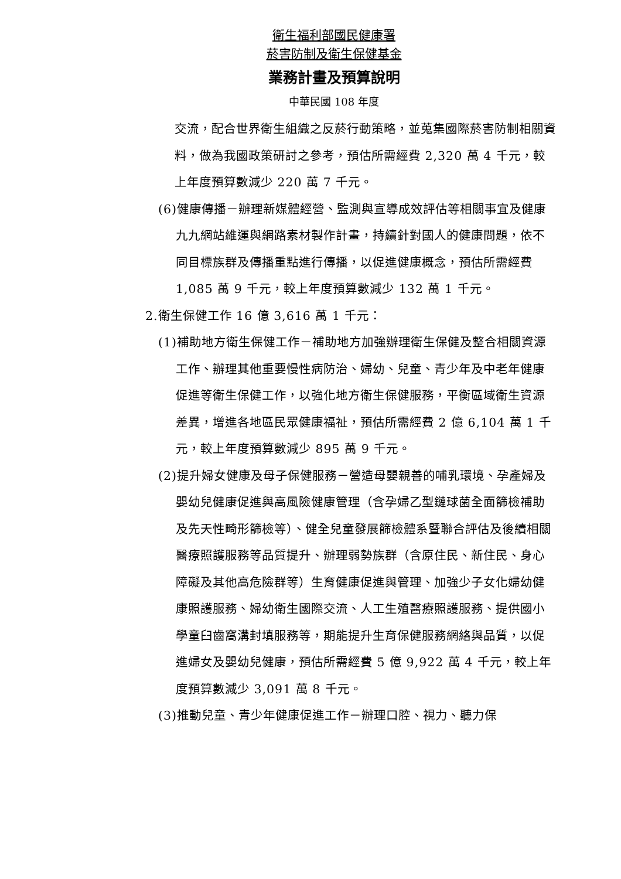衛生福利部國民健康署
菸害防制及衛生保健基金
業務計畫及預算說明
中華民國 108 年度
交流，配合世界衛生組織之反菸行動策略，並蒐集國際菸害防制相關資料，做為我國政策研討之參考，預估所需經費 2,320 萬 4 千元，較上年度預算數減少 220 萬 7 千元。
(6)健康傳播－辦理新媒體經營、監測與宣導成效評估等相關事宜及健康九九網站維運與網路素材製作計畫，持續針對國人的健康問題，依不同目標族群及傳播重點進行傳播，以促進健康概念，預估所需經費 1,085 萬 9 千元，較上年度預算數減少 132 萬 1 千元。
2.衛生保健工作 16 億 3,616 萬 1 千元：
(1)補助地方衛生保健工作－補助地方加強辦理衛生保健及整合相關資源工作、辦理其他重要慢性病防治、婦幼、兒童、青少年及中老年健康促進等衛生保健工作，以強化地方衛生保健服務，平衡區域衛生資源差異，增進各地區民眾健康福祉，預估所需經費 2 億 6,104 萬 1 千元，較上年度預算數減少 895 萬 9 千元。
(2)提升婦女健康及母子保健服務－營造母嬰親善的哺乳環境、孕產婦及嬰幼兒健康促進與高風險健康管理（含孕婦乙型鏈球菌全面篩檢補助及先天性畸形篩檢等）、健全兒童發展篩檢體系暨聯合評估及後續相關醫療照護服務等品質提升、辦理弱勢族群（含原住民、新住民、身心障礙及其他高危險群等）生育健康促進與管理、加強少子女化婦幼健康照護服務、婦幼衛生國際交流、人工生殖醫療照護服務、提供國小學童臼齒窩溝封填服務等，期能提升生育保健服務網絡與品質，以促進婦女及嬰幼兒健康，預估所需經費 5 億 9,922 萬 4 千元，較上年度預算數減少 3,091 萬 8 千元。
(3)推動兒童、青少年健康促進工作－辦理口腔、視力、聽力保